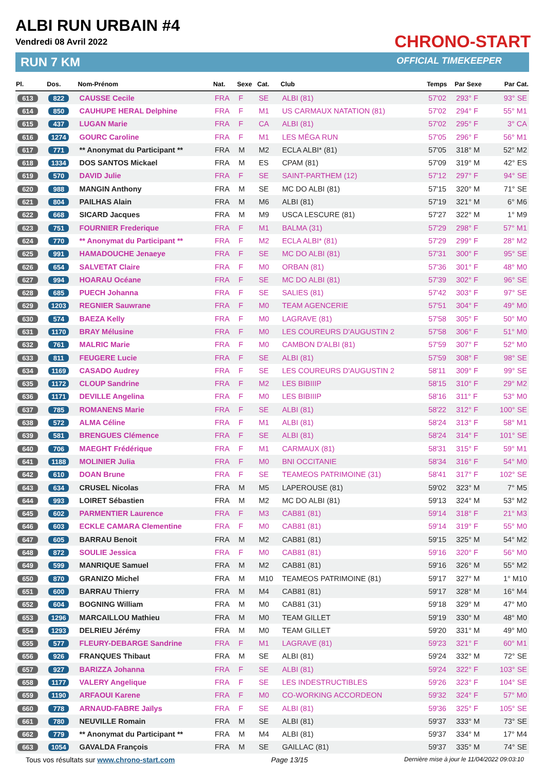ALBI RUN URBAIN #4
Vendredi 08 Avril 2022
RUN 7 KM
CHRONO-START
OFFICIAL TIMEKEEPER
| Pl. | Dos. | Nom-Prénom | Nat. | Sexe | Cat. | Club | Temps | Par Sexe | Par Cat. |
| --- | --- | --- | --- | --- | --- | --- | --- | --- | --- |
| 613 | 822 | CAUSSE Cecile | FRA | F | SE | ALBI (81) | 57'02 | 293° F | 93° SE |
| 614 | 850 | CAUHUPE HERAL Delphine | FRA | F | M1 | US CARMAUX NATATION (81) | 57'02 | 294° F | 55° M1 |
| 615 | 437 | LUGAN Marie | FRA | F | CA | ALBI (81) | 57'02 | 295° F | 3° CA |
| 616 | 1274 | GOURC Caroline | FRA | F | M1 | LES MÉGA RUN | 57'05 | 296° F | 56° M1 |
| 617 | 771 | ** Anonymat du Participant ** | FRA | M | M2 | ECLA ALBI* (81) | 57'05 | 318° M | 52° M2 |
| 618 | 1334 | DOS SANTOS Mickael | FRA | M | ES | CPAM (81) | 57'09 | 319° M | 42° ES |
| 619 | 570 | DAVID Julie | FRA | F | SE | SAINT-PARTHEM (12) | 57'12 | 297° F | 94° SE |
| 620 | 988 | MANGIN Anthony | FRA | M | SE | MC DO ALBI (81) | 57'15 | 320° M | 71° SE |
| 621 | 804 | PAILHAS Alain | FRA | M | M6 | ALBI (81) | 57'19 | 321° M | 6° M6 |
| 622 | 668 | SICARD Jacques | FRA | M | M9 | USCA LESCURE (81) | 57'27 | 322° M | 1° M9 |
| 623 | 751 | FOURNIER Frederique | FRA | F | M1 | BALMA (31) | 57'29 | 298° F | 57° M1 |
| 624 | 770 | ** Anonymat du Participant ** | FRA | F | M2 | ECLA ALBI* (81) | 57'29 | 299° F | 28° M2 |
| 625 | 991 | HAMADOUCHE Jenaeye | FRA | F | SE | MC DO ALBI (81) | 57'31 | 300° F | 95° SE |
| 626 | 654 | SALVETAT Claire | FRA | F | M0 | ORBAN (81) | 57'36 | 301° F | 48° M0 |
| 627 | 994 | HOARAU Océane | FRA | F | SE | MC DO ALBI (81) | 57'39 | 302° F | 96° SE |
| 628 | 685 | PUECH Johanna | FRA | F | SE | SALIES (81) | 57'42 | 303° F | 97° SE |
| 629 | 1203 | REGNIER Sauwrane | FRA | F | M0 | TEAM AGENCERIE | 57'51 | 304° F | 49° M0 |
| 630 | 574 | BAEZA Kelly | FRA | F | M0 | LAGRAVE (81) | 57'58 | 305° F | 50° M0 |
| 631 | 1170 | BRAY Mélusine | FRA | F | M0 | LES COUREURS D'AUGUSTIN 2 | 57'58 | 306° F | 51° M0 |
| 632 | 761 | MALRIC Marie | FRA | F | M0 | CAMBON D'ALBI (81) | 57'59 | 307° F | 52° M0 |
| 633 | 811 | FEUGERE Lucie | FRA | F | SE | ALBI (81) | 57'59 | 308° F | 98° SE |
| 634 | 1169 | CASADO Audrey | FRA | F | SE | LES COUREURS D'AUGUSTIN 2 | 58'11 | 309° F | 99° SE |
| 635 | 1172 | CLOUP Sandrine | FRA | F | M2 | LES BIBIIIP | 58'15 | 310° F | 29° M2 |
| 636 | 1171 | DEVILLE Angelina | FRA | F | M0 | LES BIBIIIP | 58'16 | 311° F | 53° M0 |
| 637 | 785 | ROMANENS Marie | FRA | F | SE | ALBI (81) | 58'22 | 312° F | 100° SE |
| 638 | 572 | ALMA Céline | FRA | F | M1 | ALBI (81) | 58'24 | 313° F | 58° M1 |
| 639 | 581 | BRENGUES Clémence | FRA | F | SE | ALBI (81) | 58'24 | 314° F | 101° SE |
| 640 | 706 | MAEGHT Frédérique | FRA | F | M1 | CARMAUX (81) | 58'31 | 315° F | 59° M1 |
| 641 | 1188 | MOLINIER Julia | FRA | F | M0 | BNI OCCITANIE | 58'34 | 316° F | 54° M0 |
| 642 | 610 | DOAN Brune | FRA | F | SE | TEAMEOS PATRIMOINE (31) | 58'41 | 317° F | 102° SE |
| 643 | 634 | CRUSEL Nicolas | FRA | M | M5 | LAPEROUSE (81) | 59'02 | 323° M | 7° M5 |
| 644 | 993 | LOIRET Sébastien | FRA | M | M2 | MC DO ALBI (81) | 59'13 | 324° M | 53° M2 |
| 645 | 602 | PARMENTIER Laurence | FRA | F | M3 | CAB81 (81) | 59'14 | 318° F | 21° M3 |
| 646 | 603 | ECKLE CAMARA Clementine | FRA | F | M0 | CAB81 (81) | 59'14 | 319° F | 55° M0 |
| 647 | 605 | BARRAU Benoit | FRA | M | M2 | CAB81 (81) | 59'15 | 325° M | 54° M2 |
| 648 | 872 | SOULIE Jessica | FRA | F | M0 | CAB81 (81) | 59'16 | 320° F | 56° M0 |
| 649 | 599 | MANRIQUE Samuel | FRA | M | M2 | CAB81 (81) | 59'16 | 326° M | 55° M2 |
| 650 | 870 | GRANIZO Michel | FRA | M | M10 | TEAMEOS PATRIMOINE (81) | 59'17 | 327° M | 1° M10 |
| 651 | 600 | BARRAU Thierry | FRA | M | M4 | CAB81 (81) | 59'17 | 328° M | 16° M4 |
| 652 | 604 | BOGNING William | FRA | M | M0 | CAB81 (31) | 59'18 | 329° M | 47° M0 |
| 653 | 1296 | MARCAILLOU Mathieu | FRA | M | M0 | TEAM GILLET | 59'19 | 330° M | 48° M0 |
| 654 | 1293 | DELRIEU Jérémy | FRA | M | M0 | TEAM GILLET | 59'20 | 331° M | 49° M0 |
| 655 | 577 | FLEURY-DEBARGE Sandrine | FRA | F | M1 | LAGRAVE (81) | 59'23 | 321° F | 60° M1 |
| 656 | 926 | FRANQUES Thibaut | FRA | M | SE | ALBI (81) | 59'24 | 332° M | 72° SE |
| 657 | 927 | BARIZZA Johanna | FRA | F | SE | ALBI (81) | 59'24 | 322° F | 103° SE |
| 658 | 1177 | VALERY Angelique | FRA | F | SE | LES INDESTRUCTIBLES | 59'26 | 323° F | 104° SE |
| 659 | 1190 | ARFAOUI Karene | FRA | F | M0 | CO-WORKING ACCORDEON | 59'32 | 324° F | 57° M0 |
| 660 | 778 | ARNAUD-FABRE Jaïlys | FRA | F | SE | ALBI (81) | 59'36 | 325° F | 105° SE |
| 661 | 780 | NEUVILLE Romain | FRA | M | SE | ALBI (81) | 59'37 | 333° M | 73° SE |
| 662 | 779 | ** Anonymat du Participant ** | FRA | M | M4 | ALBI (81) | 59'37 | 334° M | 17° M4 |
| 663 | 1054 | GAVALDA François | FRA | M | SE | GAILLAC (81) | 59'37 | 335° M | 74° SE |
Tous vos résultats sur www.chrono-start.com Page 13/15 Dernière mise à jour le 11/04/2022 09:03:10